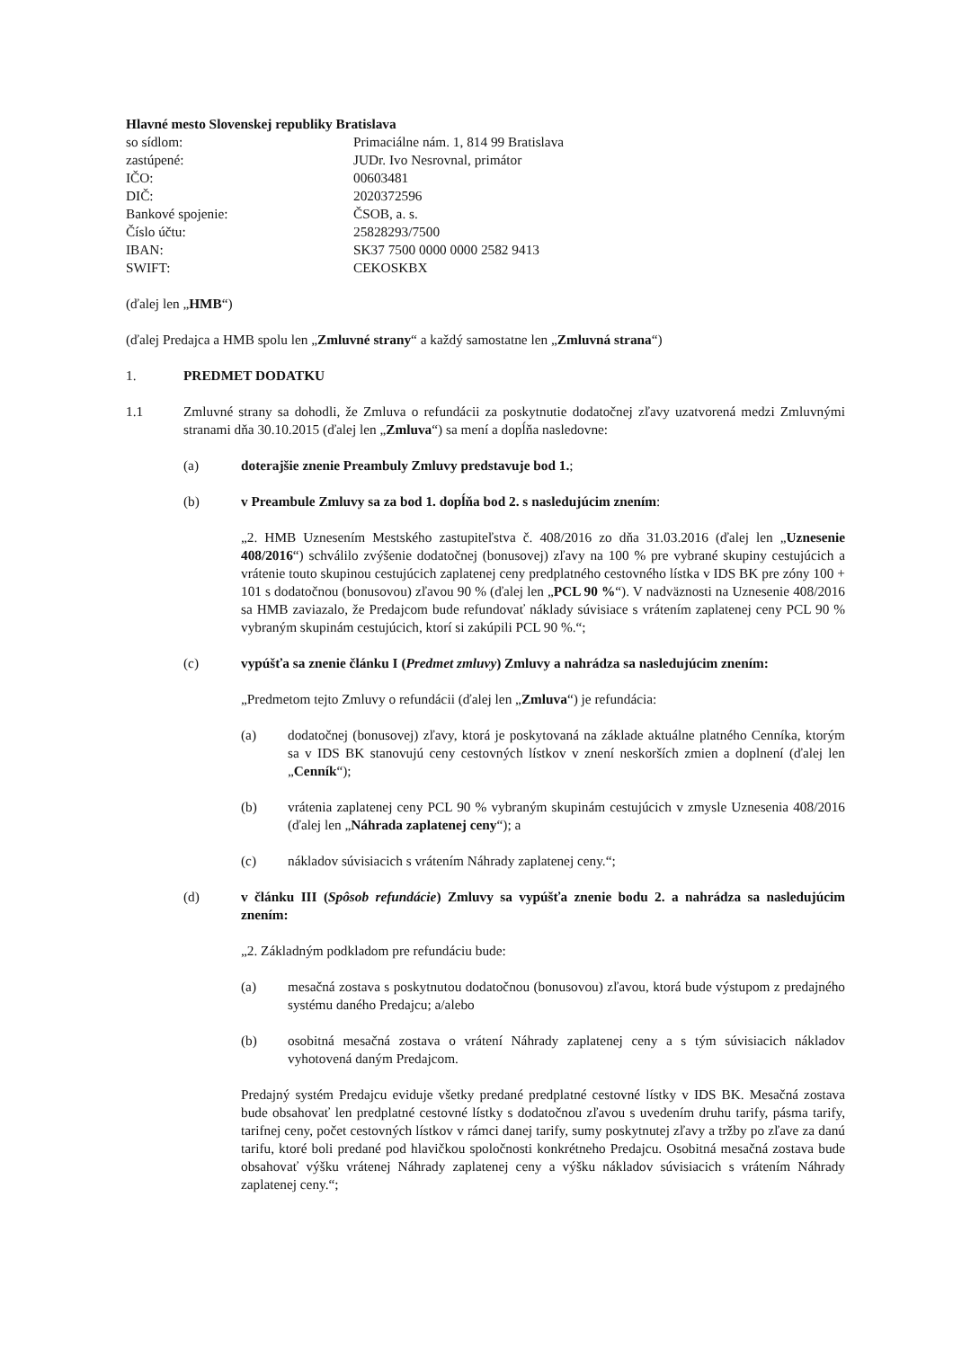Hlavné mesto Slovenskej republiky Bratislava
so sídlom: Primaciálne nám. 1, 814 99 Bratislava
zastúpené: JUDr. Ivo Nesrovnal, primátor
IČO: 00603481
DIČ: 2020372596
Bankové spojenie: ČSOB, a. s.
Číslo účtu: 25828293/7500
IBAN: SK37 7500 0000 0000 2582 9413
SWIFT: CEKOSKBX
(ďalej len „HMB“)
(ďalej Predajca a HMB spolu len „Zmluvné strany“ a každý samostatne len „Zmluvná strana“)
1. PREDMET DODATKU
1.1 Zmluvné strany sa dohodli, že Zmluva o refundácii za poskytnutie dodatočnej zľavy uzatvorená medzi Zmluvnými stranami dňa 30.10.2015 (ďalej len „Zmluva“) sa mení a dopĺňa nasledovne:
(a) doterajšie znenie Preambuly Zmluvy predstavuje bod 1.;
(b) v Preambule Zmluvy sa za bod 1. dopĺňa bod 2. s nasledujúcim znením:
„2. HMB Uznesením Mestského zastupiteľstva č. 408/2016 zo dňa 31.03.2016 (ďalej len „Uznesenie 408/2016“) schválilo zvýšenie dodatočnej (bonusovej) zľavy na 100 % pre vybrané skupiny cestujúcich a vrátenie touto skupinou cestujúcich zaplatenej ceny predplatného cestovného lístka v IDS BK pre zóny 100 + 101 s dodatočnou (bonusovou) zľavou 90 % (ďalej len „PCL 90 %“). V nadväznosti na Uznesenie 408/2016 sa HMB zaviazalo, že Predajcom bude refundovať náklady súvisiace s vrátením zaplatenej ceny PCL 90 % vybraným skupinám cestujúcich, ktorí si zakúpili PCL 90 %.“;
(c) vypúšťa sa znenie článku I (Predmet zmluvy) Zmluvy a nahrádza sa nasledujúcim znením:
„Predmetom tejto Zmluvy o refundácii (ďalej len „Zmluva“) je refundácia:
(a) dodatočnej (bonusovej) zľavy, ktorá je poskytovaná na základe aktuálne platného Cenníka, ktorým sa v IDS BK stanovujú ceny cestovných lístkov v znení neskorších zmien a doplnení (ďalej len „Cenník“);
(b) vrátenia zaplatenej ceny PCL 90 % vybraným skupinám cestujúcich v zmysle Uznesenia 408/2016 (ďalej len „Náhrada zaplatenej ceny“); a
(c) nákladov súvisiacich s vrátením Náhrady zaplatenej ceny.“;
(d) v článku III (Spôsob refundácie) Zmluvy sa vypúšťa znenie bodu 2. a nahrádza sa nasledujúcim znením:
„2. Základným podkladom pre refundáciu bude:
(a) mesačná zostava s poskytnutou dodatočnou (bonusovou) zľavou, ktorá bude výstupom z predajného systému daného Predajcu; a/alebo
(b) osobitná mesačná zostava o vrátení Náhrady zaplatenej ceny a s tým súvisiacich nákladov vyhotovená daným Predajcom.
Predajný systém Predajcu eviduje všetky predané predplatné cestovné lístky v IDS BK. Mesačná zostava bude obsahovať len predplatné cestovné lístky s dodatočnou zľavou s uvedením druhu tarify, pásma tarify, tarifnej ceny, počet cestovných lístkov v rámci danej tarify, sumy poskytnutej zľavy a tržby po zľave za danú tarifu, ktoré boli predané pod hlavičkou spoločnosti konkrétneho Predajcu. Osobitná mesačná zostava bude obsahovať výšku vrátenej Náhrady zaplatenej ceny a výšku nákladov súvisiacich s vrátením Náhrady zaplatenej ceny.“;